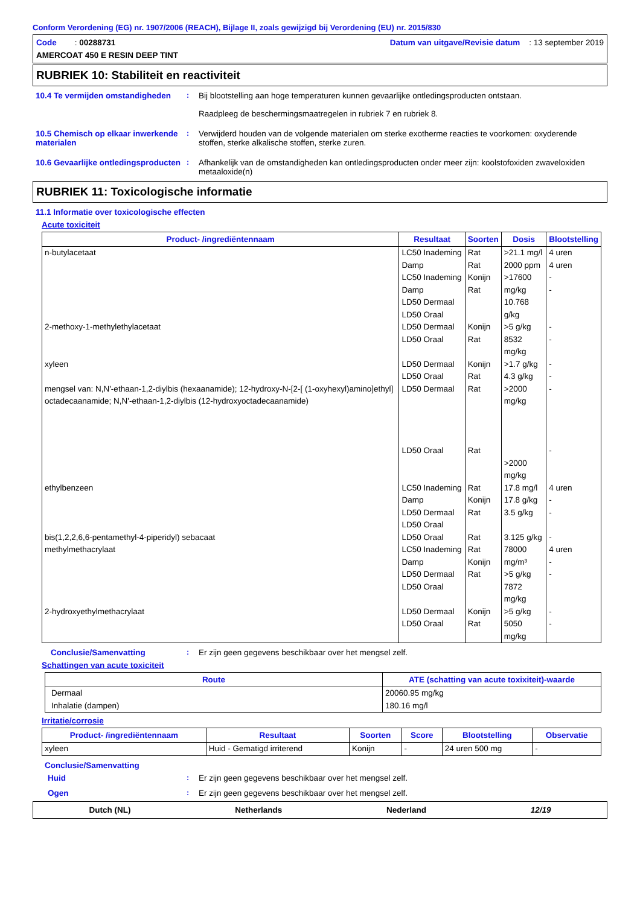Conform Verordening (EG) nr. 1907/2006 (REACH), Bijlage II, zoals gewijzigd bij Verordening (EU) nr. 2015/830
Code : 00288731 Datum van uitgave/Revisie datum : 13 september 2019
AMERCOAT 450 E RESIN DEEP TINT
RUBRIEK 10: Stabiliteit en reactiviteit
10.4 Te vermijden omstandigheden
: Bij blootstelling aan hoge temperaturen kunnen gevaarlijke ontledingsproducten ontstaan.
Raadpleeg de beschermingsmaatregelen in rubriek 7 en rubriek 8.
10.5 Chemisch op elkaar inwerkende materialen
: Verwijderd houden van de volgende materialen om sterke exotherme reacties te voorkomen: oxyderende stoffen, sterke alkalische stoffen, sterke zuren.
10.6 Gevaarlijke ontledingsproducten
: Afhankelijk van de omstandigheden kan ontledingsproducten onder meer zijn: koolstofoxiden zwaveloxiden metaaloxide(n)
RUBRIEK 11: Toxicologische informatie
11.1 Informatie over toxicologische effecten
Acute toxiciteit
| Product- /ingrediëntennaam | Resultaat | Soorten | Dosis | Blootstelling |
| --- | --- | --- | --- | --- |
| n-butylacetaat | LC50 Inademing Damp LC50 Inademing Damp LD50 Dermaal LD50 Oraal | Rat Rat Konijn Rat | >21.1 mg/l 2000 ppm >17600 mg/kg 10.768 g/kg | 4 uren 4 uren - - |
| 2-methoxy-1-methylethylacetaat | LD50 Dermaal LD50 Oraal | Konijn Rat | >5 g/kg 8532 mg/kg | - - |
| xyleen | LD50 Dermaal LD50 Oraal | Konijn Rat | >1.7 g/kg 4.3 g/kg | - - |
| mengsel van: N,N'-ethaan-1,2-diylbis (hexaanamide); 12-hydroxy-N-[2-[ (1-oxyhexyl)amino]ethyl] octadecaanamide; N,N'-ethaan-1,2-diylbis (12-hydroxyoctadecaanamide) | LD50 Dermaal LD50 Oraal | Rat Rat | >2000 mg/kg >2000 mg/kg | - - |
| ethylbenzeen | LC50 Inademing Damp LD50 Dermaal LD50 Oraal | Rat Konijn Rat | 17.8 mg/l 17.8 g/kg 3.5 g/kg | 4 uren - - |
| bis(1,2,2,6,6-pentamethyl-4-piperidyl) sebacaat | LD50 Oraal | Rat | 3.125 g/kg | - |
| methylmethacrylaat | LC50 Inademing Damp LD50 Dermaal LD50 Oraal | Rat Konijn Rat | 78000 mg/m³ >5 g/kg 7872 mg/kg | 4 uren - - |
| 2-hydroxyethylmethacrylaat | LD50 Dermaal LD50 Oraal | Konijn Rat | >5 g/kg 5050 mg/kg | - - |
Conclusie/Samenvatting : Er zijn geen gegevens beschikbaar over het mengsel zelf.
Schattingen van acute toxiciteit
| Route | ATE (schatting van acute toxixiteit)-waarde |
| --- | --- |
| Dermaal Inhalatie (dampen) | 20060.95 mg/kg 180.16 mg/l |
Irritatie/corrosie
| Product- /ingrediëntennaam | Resultaat | Soorten | Score | Blootstelling | Observatie |
| --- | --- | --- | --- | --- | --- |
| xyleen | Huid - Gematigd irriterend | Konijn | - | 24 uren 500 mg | - |
Conclusie/Samenvatting
Huid : Er zijn geen gegevens beschikbaar over het mengsel zelf.
Ogen : Er zijn geen gegevens beschikbaar over het mengsel zelf.
Dutch (NL) Netherlands Nederland 12/19